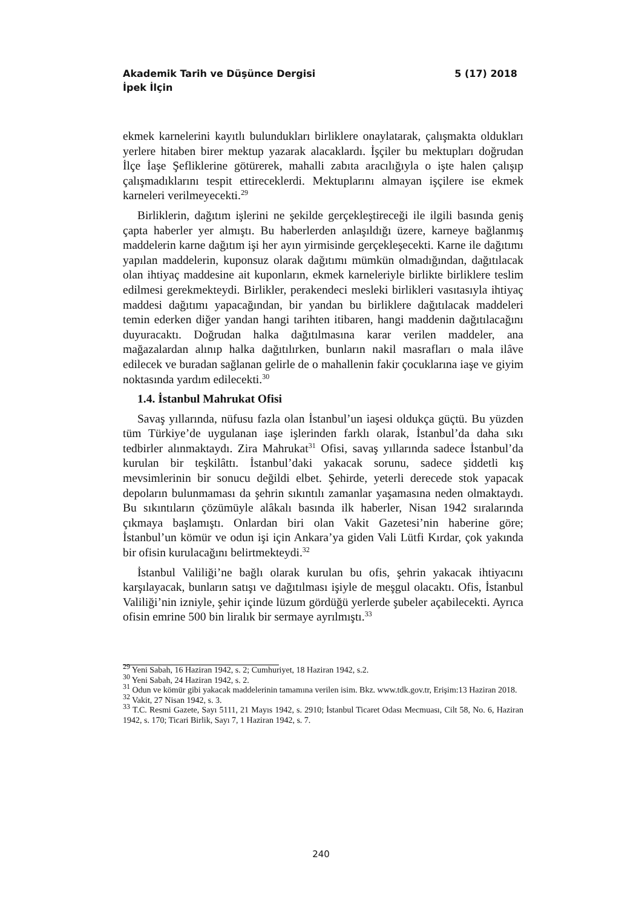Akademik Tarih ve Düşünce Dergisi 5 (17) 2018
İpek İlçin
ekmek karnelerini kayıtlı bulundukları birliklere onaylatarak, çalışmakta oldukları yerlere hitaben birer mektup yazarak alacaklardı. İşçiler bu mektupları doğrudan İlçe İaşe Şefliklerine götürerek, mahalli zabıta aracılığıyla o işte halen çalışıp çalışmadıklarını tespit ettireceklerdi. Mektuplarını almayan işçilere ise ekmek karneleri verilmeyecekti.<sup>29</sup>
Birliklerin, dağıtım işlerini ne şekilde gerçekleştireceği ile ilgili basında geniş çapta haberler yer almıştı. Bu haberlerden anlaşıldığı üzere, karneye bağlanmış maddelerin karne dağıtım işi her ayın yirmisinde gerçekleşecekti. Karne ile dağıtımı yapılan maddelerin, kuponsuz olarak dağıtımı mümkün olmadığından, dağıtılacak olan ihtiyaç maddesine ait kuponların, ekmek karneleriyle birlikte birliklere teslim edilmesi gerekmekteydi. Birlikler, perakendeci mesleki birlikleri vasıtasıyla ihtiyaç maddesi dağıtımı yapacağından, bir yandan bu birliklere dağıtılacak maddeleri temin ederken diğer yandan hangi tarihten itibaren, hangi maddenin dağıtılacağını duyuracaktı. Doğrudan halka dağıtılmasına karar verilen maddeler, ana mağazalardan alınıp halka dağıtılırken, bunların nakil masrafları o mala ilâve edilecek ve buradan sağlanan gelirle de o mahallenin fakir çocuklarına iaşe ve giyim noktasında yardım edilecekti.<sup>30</sup>
1.4. İstanbul Mahrukat Ofisi
Savaş yıllarında, nüfusu fazla olan İstanbul’un iaşesi oldukça güçtü. Bu yüzden tüm Türkiye’de uygulanan iaşe işlerinden farklı olarak, İstanbul’da daha sıkı tedbirler alınmaktaydı. Zira Mahrukat<sup>31</sup> Ofisi, savaş yıllarında sadece İstanbul’da kurulan bir teşkilâttı. İstanbul’daki yakacak sorunu, sadece şiddetli kış mevsimlerinin bir sonucu değildi elbet. Şehirde, yeterli derecede stok yapacak depoların bulunmaması da şehrin sıkıntılı zamanlar yaşamasına neden olmaktaydı. Bu sıkıntıların çözümüyle alâkalı basında ilk haberler, Nisan 1942 sıralarında çıkmaya başlamıştı. Onlardan biri olan Vakit Gazetesi’nin haberine göre; İstanbul’un kömür ve odun işi için Ankara’ya giden Vali Lütfi Kırdar, çok yakında bir ofisin kurulacağını belirtmekteydi.<sup>32</sup>
İstanbul Valiliği’ne bağlı olarak kurulan bu ofis, şehrin yakacak ihtiyacını karşılayacak, bunların satışı ve dağıtılması işiyle de meşgul olacaktı. Ofis, İstanbul Valiliği’nin izniyle, şehir içinde lüzum gördüğü yerlerde şubeler açabilecekti. Ayrıca ofisin emrine 500 bin liralık bir sermaye ayrılmıştı.<sup>33</sup>
<sup>29</sup> Yeni Sabah, 16 Haziran 1942, s. 2; Cumhuriyet, 18 Haziran 1942, s.2.
<sup>30</sup> Yeni Sabah, 24 Haziran 1942, s. 2.
<sup>31</sup> Odun ve kömür gibi yakacak maddelerinin tamamına verilen isim. Bkz. www.tdk.gov.tr, Erişim:13 Haziran 2018.
<sup>32</sup> Vakit, 27 Nisan 1942, s. 3.
<sup>33</sup> T.C. Resmi Gazete, Sayı 5111, 21 Mayıs 1942, s. 2910; İstanbul Ticaret Odası Mecmuası, Cilt 58, No. 6, Haziran 1942, s. 170; Ticari Birlik, Sayı 7, 1 Haziran 1942, s. 7.
240